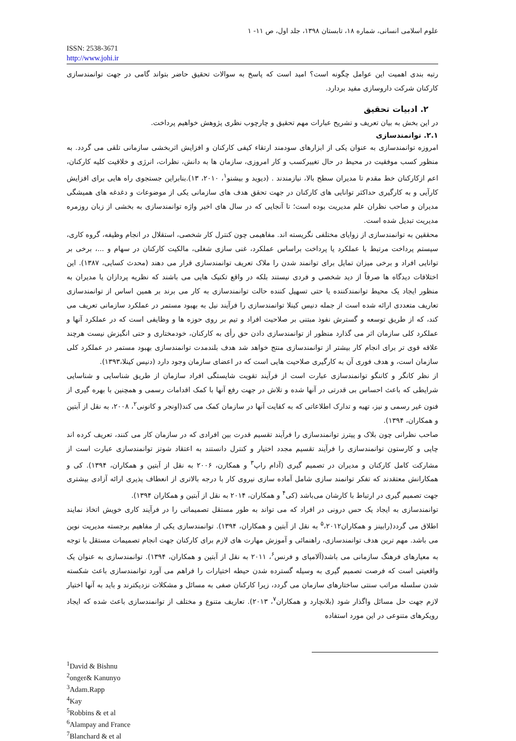علوم اسلامی انسانی، شماره ۱۸، تابستان ۱۳۹۸، جلد اول، ص ۱۱- ۱
ISSN: 2538-3671
http://www.johi.ir
رتبه بندی اهمیت این عوامل چگونه است؟ امید است که پاسخ به سوالات تحقیق حاضر بتواند گامی در جهت توانمندسازی کارکنان شرکت داروسازی مفید بردارد.
۲. ادبیات تحقیق
در این بخش به بیان تعریف و تشریح عبارات مهم تحقیق و چارچوب نظری پژوهش خواهیم پرداخت.
۲.۱. توانمندسازی
امروزه توانمندسازی به عنوان یکی از ابزارهای سودمند ارتقاء کیفی کارکنان و افزایش اثربخشی سازمانی تلقی می گردد. به منظور کسب موفقیت در محیط در حال تغییرکسب و کار امروزی، سازمان ها به دانش، نظرات، انرژی و خلاقیت کلیه کارکنان، اعم ازکارکنان خط مقدم تا مدیران سطح بالا، نیازمندند . (دیوید و بیشنو<sup>۱</sup>، ۲۰۱۰، ۱۳).بنابراین جستجوی راه هایی برای افزایش کارآیی و به کارگیری حداکثر توانایی های کارکنان در جهت تحقق هدف های سازمانی یکی از موضوعات و دغدغه های همیشگی مدیران و صاحب نظران علم مدیریت بوده است؛ تا آنجایی که در سال های اخیر واژه توانمندسازی به بخشی از زبان روزمره مدیریت تبدیل شده است.
محققین به توانمندسازی از زوایای مختلفی نگریسته اند. مفاهیمی چون کنترل کار شخصی، استقلال در انجام وظیفه، گروه کاری، سیستم پرداخت مرتبط با عملکرد یا پرداخت براساس عملکرد، غنی سازی شغلی، مالکیت کارکنان در سهام و ...، برخی بر توانایی افراد و برخی میزان تمایل برای توانمند شدن را ملاک تعریف توانمندسازی قرار می دهند (محدث کسایی، ۱۳۸۷). این اختلافات دیدگاه ها صرفاً از دید شخصی و فردی نیستند بلکه در واقع تکنیک هایی می باشند که نظریه پردازان یا مدیران به منظور ایجاد یک محیط توانمندکننده یا حتی تسهیل کننده حالت توانمندسازی به کار می برند بر همین اساس از توانمندسازی تعاریف متعددی ارائه شده است از جمله دنیس کینلا توانمندسازی را فرآیند نیل به بهبود مستمر در عملکرد سازمانی تعریف می کند، که از طریق توسعه و گسترش نفوذ مبتنی بر صلاحیت افراد و تیم بر روی حوزه ها و وظایفی است که در عملکرد آنها و عملکرد کلی سازمان اثر می گذارد منظور از توانمندسازی دادن حق رأی به کارکنان، خودمختاری و حتی انگیزش نیست هرچند علاقه قوی تر برای انجام کار بیشتر از توانمندسازی منتج خواهد شد هدف بلندمدت توانمندسازی بهبود مستمر در عملکرد کلی سازمان است، و هدف فوری آن به کارگیری صلاحیت هایی است که در اعضای سازمان وجود دارد (دنیس کینلا،۱۳۹۳).
از نظر کانگر و کاننگو توانمندسازی عبارت است از فرآیند تقویت شایستگی افراد سازمان از طریق شناسایی و شناسایی شرایطی که باعث احساس بی قدرتی در آنها شده و تلاش در جهت رفع آنها با کمک اقدامات رسمی و همچنین با بهره گیری از فنون غیر رسمی و نیز، تهیه و تدارک اطلاعاتی که به کفایت آنها در سازمان کمک می کند(اونجر و کانونی<sup>۲</sup>، ۲۰۰۸، به نقل از آبتین و همکاران، ۱۳۹۴).
صاحب نظرانی چون بلاک و پیترز توانمندسازی را فرآیند تقسیم قدرت بین افرادی که در سازمان کار می کنند، تعریف کرده اند چاپی و کارستون توانمندسازی را فرآیند تقسیم مجدد اختیار و کنترل دانستند به اعتقاد شوتز توانمندسازی عبارت است از مشارکت کامل کارکنان و مدیران در تصمیم گیری (آدام راپ<sup>۳</sup> و همکارن، ۲۰۰۶ به نقل از آبتین و همکاران، ۱۳۹۴). کی و همکارانش معتقدند که تفکر توانمند سازی شامل آماده سازی نیروی کار با درجه بالاتری از انعطاف پذیری ارائه آزادی بیشتری جهت تصمیم گیری در ارتباط با کارشان می‌باشد (کی<sup>۴</sup> و همکاران، ۲۰۱۴ به نقل از آبتین و همکاران ۱۳۹۴).
توانمندسازی به ایجاد یک حس درونی در افراد که می تواند به طور مستقل تصمیماتی را در فرآیند کاری خویش اتخاذ نمایند اطلاق می گردد(رابینز و همکاران<sup>۵</sup>،۲۰۱۲ به نقل از آبتین و همکاران، ۱۳۹۴). توانمندسازی یکی از مفاهیم برجسته مدیریت نوین می باشد. مهم ترین هدف توانمندسازی، راهنمائی و آموزش مهارت های لازم برای کارکنان جهت انجام تصمیمات مستقل با توجه به معیارهای فرهنگ سازمانی می باشد(آلامپای و فرنس<sup>۶</sup>، ۲۰۱۱ به نقل از آبتین و همکاران، ۱۳۹۴). توانمندسازی به عنوان یک واقعیتی است که فرصت تصمیم گیری به وسیله گسترده شدن حیطه اختیارات را فراهم می آورد توانمندسازی باعث شکسته شدن سلسله مراتب سنتی ساختارهای سازمان می گردد، زیرا کارکنان صفی به مسائل و مشکلات نزدیکترند و باید به آنها اختیار لازم جهت حل مسائل واگذار شود (بلانچارد و همکاران<sup>۷</sup>، ۲۰۱۳). تعاریف متنوع و مختلف از توانمندسازی باعث شده که ایجاد رویکرهای متنوعی در این مورد استفاده
<sup>1</sup> David & Bishnu
<sup>2</sup> onger& Kanunyo
<sup>3</sup> Adam.Rapp
<sup>4</sup> Kay
<sup>5</sup> Robbins & et al
<sup>6</sup> Alampay and France
<sup>7</sup> Blanchard & et al